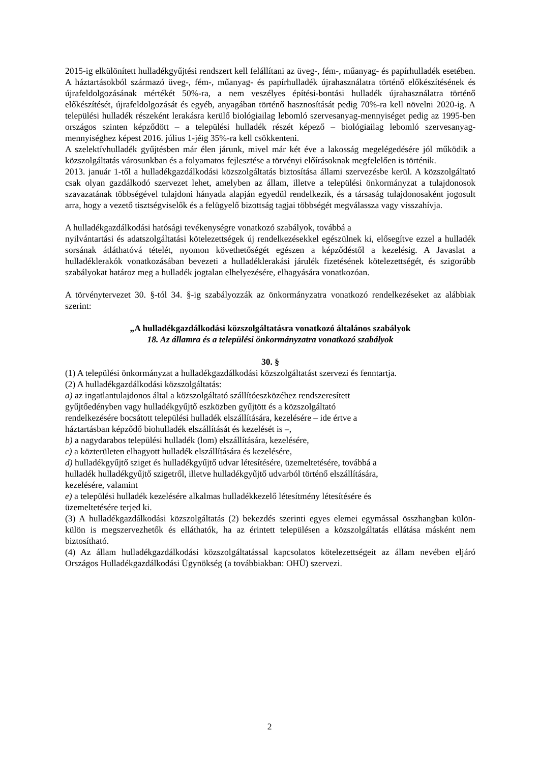2015-ig elkülönített hulladékgyűjtési rendszert kell felállítani az üveg-, fém-, műanyag- és papírhulladék esetében. A háztartásokból származó üveg-, fém-, műanyag- és papírhulladék újrahasználatra történő előkészítésének és újrafeldolgozásának mértékét 50%-ra, a nem veszélyes építési-bontási hulladék újrahasználatra történő előkészítését, újrafeldolgozását és egyéb, anyagában történő hasznosítását pedig 70%-ra kell növelni 2020-ig. A települési hulladék részeként lerakásra kerülő biológiailag lebomló szervesanyag-mennyiséget pedig az 1995-ben országos szinten képződött – a települési hulladék részét képező – biológiailag lebomló szervesanyag-mennyiséghez képest 2016. július 1-jéig 35%-ra kell csökkenteni.
A szelektívhulladék gyűjtésben már élen járunk, mivel már két éve a lakosság megelégedésére jól működik a közszolgáltatás városunkban és a folyamatos fejlesztése a törvényi előírásoknak megfelelően is történik.
2013. január 1-től a hulladékgazdálkodási közszolgáltatás biztosítása állami szervezésbe kerül. A közszolgáltató csak olyan gazdálkodó szervezet lehet, amelyben az állam, illetve a települési önkormányzat a tulajdonosok szavazatának többségével tulajdoni hányada alapján egyedül rendelkezik, és a társaság tulajdonosaként jogosult arra, hogy a vezető tisztségviselők és a felügyelő bizottság tagjai többségét megválassza vagy visszahívja.
A hulladékgazdálkodási hatósági tevékenységre vonatkozó szabályok, továbbá a
nyilvántartási és adatszolgáltatási kötelezettségek új rendelkezésekkel egészülnek ki, elősegítve ezzel a hulladék sorsának átláthatóvá tételét, nyomon követhetőségét egészen a képződéstől a kezelésig. A Javaslat a hulladéklerakók vonatkozásában bevezeti a hulladéklerakási járulék fizetésének kötelezettségét, és szigorúbb szabályokat határoz meg a hulladék jogtalan elhelyezésére, elhagyására vonatkozóan.
A törvénytervezet 30. §-tól 34. §-ig szabályozzák az önkormányzatra vonatkozó rendelkezéseket az alábbiak szerint:
„A hulladékgazdálkodási közszolgáltatásra vonatkozó általános szabályok
18. Az államra és a települési önkormányzatra vonatkozó szabályok
30. §
(1) A települési önkormányzat a hulladékgazdálkodási közszolgáltatást szervezi és fenntartja.
(2) A hulladékgazdálkodási közszolgáltatás:
a) az ingatlantulajdonos által a közszolgáltató szállítóeszközéhez rendszeresített
gyűjtőedényben vagy hulladékgyűjtő eszközben gyűjtött és a közszolgáltató
rendelkezésére bocsátott települési hulladék elszállítására, kezelésére – ide értve a
háztartásban képződő biohulladék elszállítását és kezelését is –,
b) a nagydarabos települési hulladék (lom) elszállítására, kezelésére,
c) a közterületen elhagyott hulladék elszállítására és kezelésére,
d) hulladékgyűjtő sziget és hulladékgyűjtő udvar létesítésére, üzemeltetésére, továbbá a
hulladék hulladékgyűjtő szigetről, illetve hulladékgyűjtő udvarból történő elszállítására,
kezelésére, valamint
e) a települési hulladék kezelésére alkalmas hulladékkezelő létesítmény létesítésére és
üzemeltetésére terjed ki.
(3) A hulladékgazdálkodási közszolgáltatás (2) bekezdés szerinti egyes elemei egymással összhangban külön-külön is megszervezhetők és elláthatók, ha az érintett településen a közszolgáltatás ellátása másként nem biztosítható.
(4) Az állam hulladékgazdálkodási közszolgáltatással kapcsolatos kötelezettségeit az állam nevében eljáró Országos Hulladékgazdálkodási Ügynökség (a továbbiakban: OHÜ) szervezi.
2